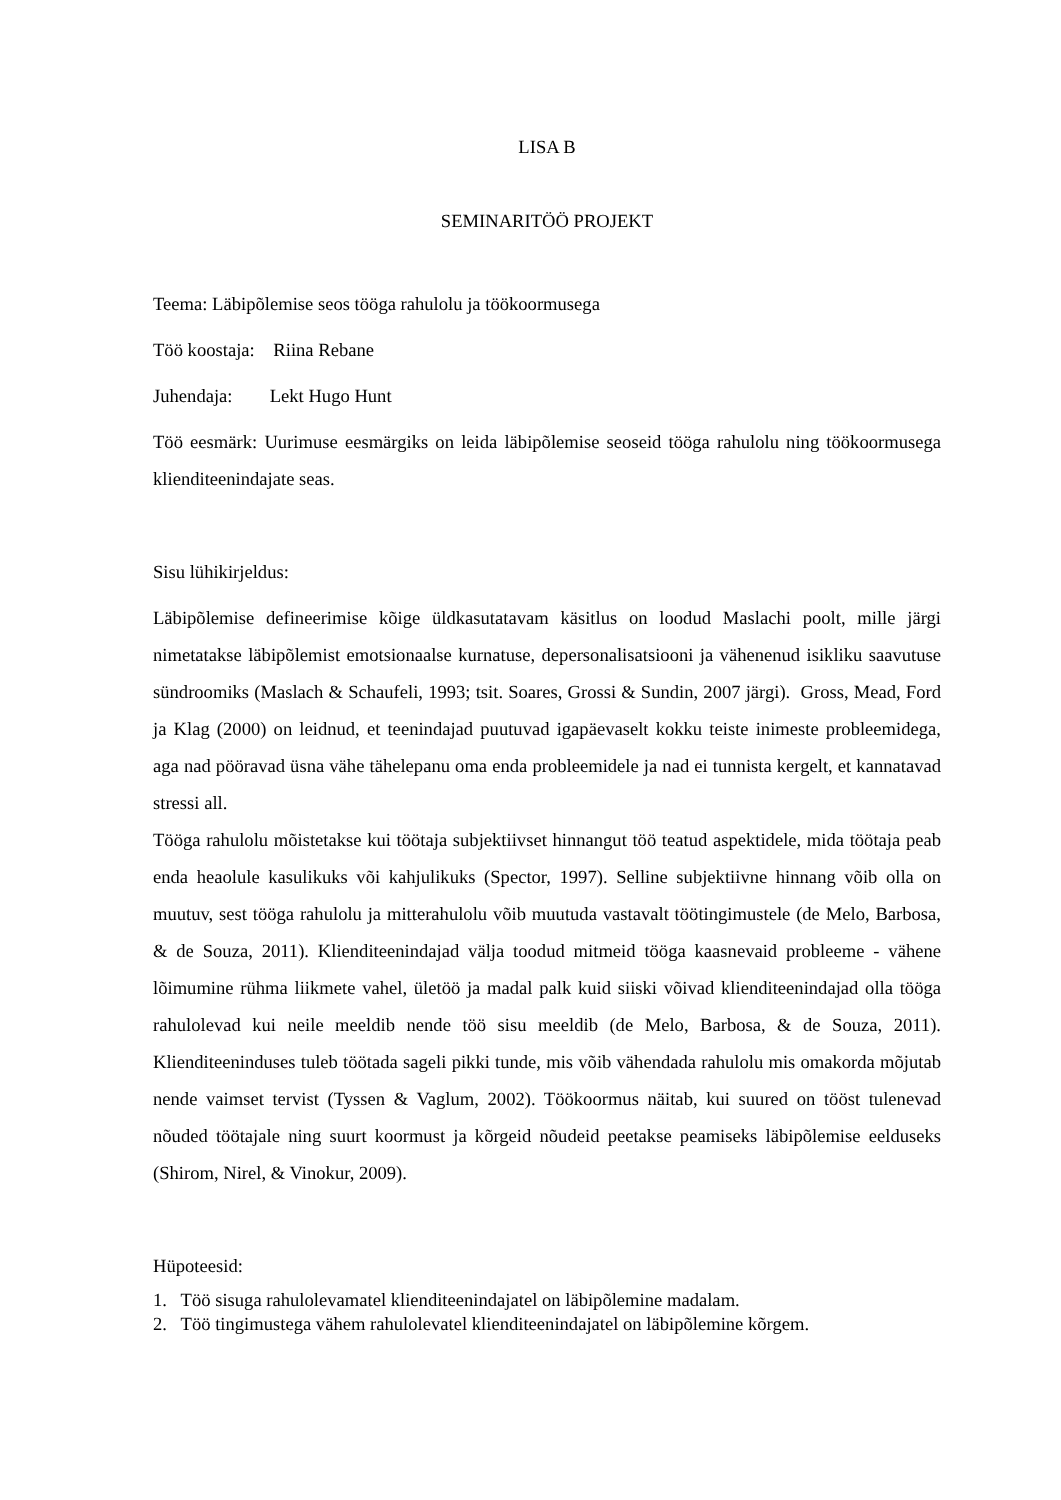LISA B
SEMINARITÖÖ PROJEKT
Teema: Läbipõlemise seos tööga rahulolu ja töökoormusega
Töö koostaja: Riina Rebane
Juhendaja: Lekt Hugo Hunt
Töö eesmärk: Uurimuse eesmärgiks on leida läbipõlemise seoseid tööga rahulolu ning töökoormusega klienditeenindajate seas.
Sisu lühikirjeldus:
Läbipõlemise defineerimise kõige üldkasutatavam käsitlus on loodud Maslachi poolt, mille järgi nimetatakse läbipõlemist emotsionaalse kurnatuse, depersonalisatsiooni ja vähenenud isikliku saavutuse sündroomiks (Maslach & Schaufeli, 1993; tsit. Soares, Grossi & Sundin, 2007 järgi). Gross, Mead, Ford ja Klag (2000) on leidnud, et teenindajad puutuvad igapäevaselt kokku teiste inimeste probleemidega, aga nad pööravad üsna vähe tähelepanu oma enda probleemidele ja nad ei tunnista kergelt, et kannatavad stressi all.
Tööga rahulolu mõistetakse kui töötaja subjektiivset hinnangut töö teatud aspektidele, mida töötaja peab enda heaolule kasulikuks või kahjulikuks (Spector, 1997). Selline subjektiivne hinnang võib olla on muutuv, sest tööga rahulolu ja mitterahulolu võib muutuda vastavalt töötingimustele (de Melo, Barbosa, & de Souza, 2011). Klienditeenindajad välja toodud mitmeid tööga kaasnevaid probleeme - vähene lõimumine rühma liikmete vahel, ületöö ja madal palk kuid siiski võivad klienditeenindajad olla tööga rahulolevad kui neile meeldib nende töö sisu meeldib (de Melo, Barbosa, & de Souza, 2011). Klienditeeninduses tuleb töötada sageli pikki tunde, mis võib vähendada rahulolu mis omakorda mõjutab nende vaimset tervist (Tyssen & Vaglum, 2002). Töökoormus näitab, kui suured on tööst tulenevad nõuded töötajale ning suurt koormust ja kõrgeid nõudeid peetakse peamiseks läbipõlemise eelduseks (Shirom, Nirel, & Vinokur, 2009).
Hüpoteesid:
1. Töö sisuga rahulolevamatel klienditeenindajatel on läbipõlemine madalam.
2. Töö tingimustega vähem rahulolevatel klienditeenindajatel on läbipõlemine kõrgem.